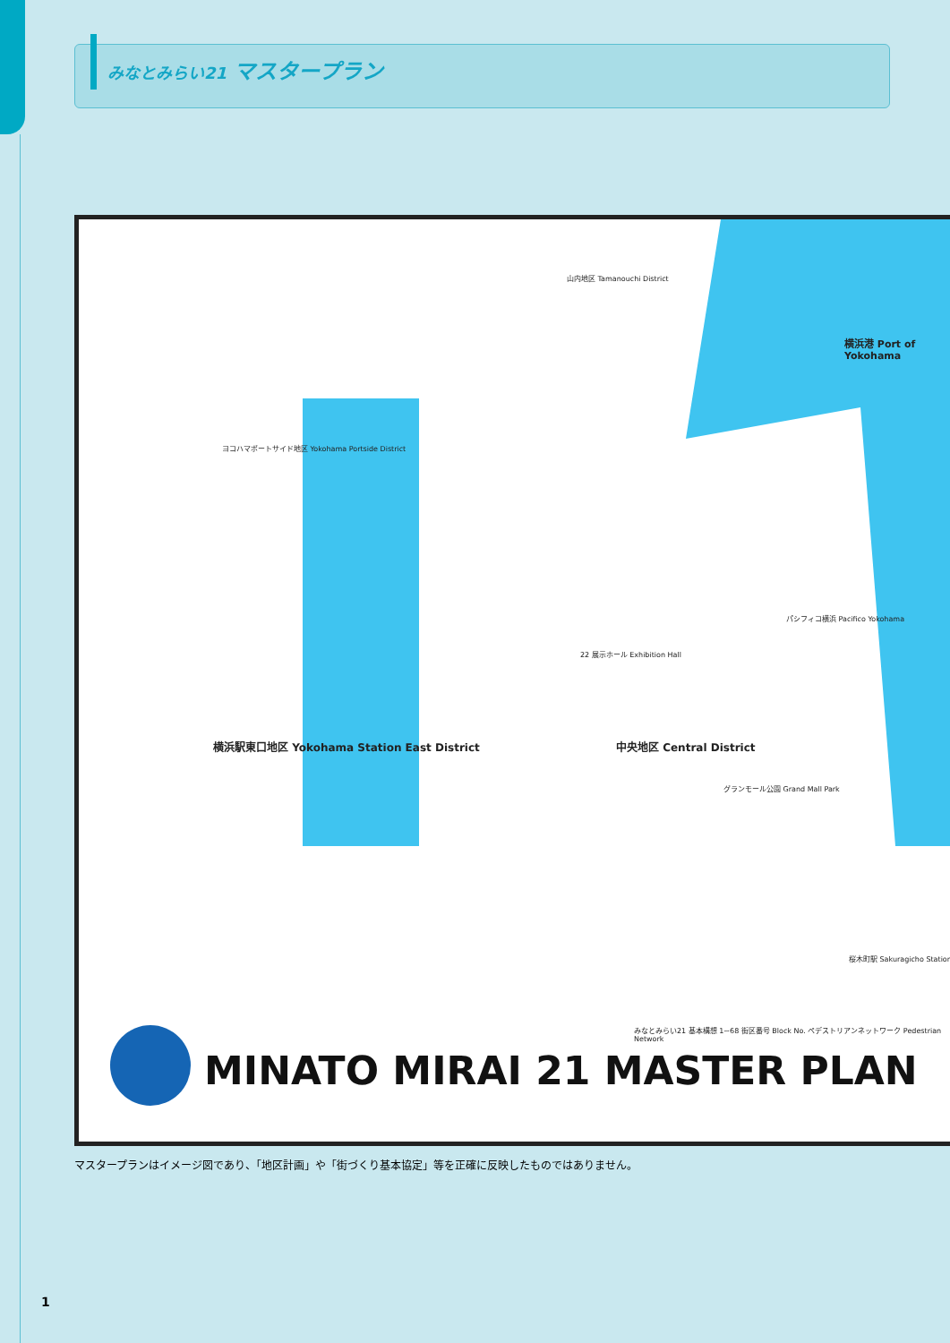みなとみらい21 マスタープラン
山内地区 Tamanouchi District
横浜港 Port of Yokohama
ヨコハマポートサイド地区 Yokohama Portside District
22 展示ホール Exhibition Hall
パシフィコ横浜 Pacifico Yokohama
横浜駅東口地区 Yokohama Station East District
中央地区 Central District
グランモール公園 Grand Mall Park
桜木町駅 Sakuragicho Station
MINATO MIRAI 21 MASTER PLAN
みなとみらい21 基本構想 1~68 街区番号 Block No. ペデストリアンネットワーク Pedestrian Network
マスタープランはイメージ図であり、「地区計画」や「街づくり基本協定」等を正確に反映したものではありません。
1